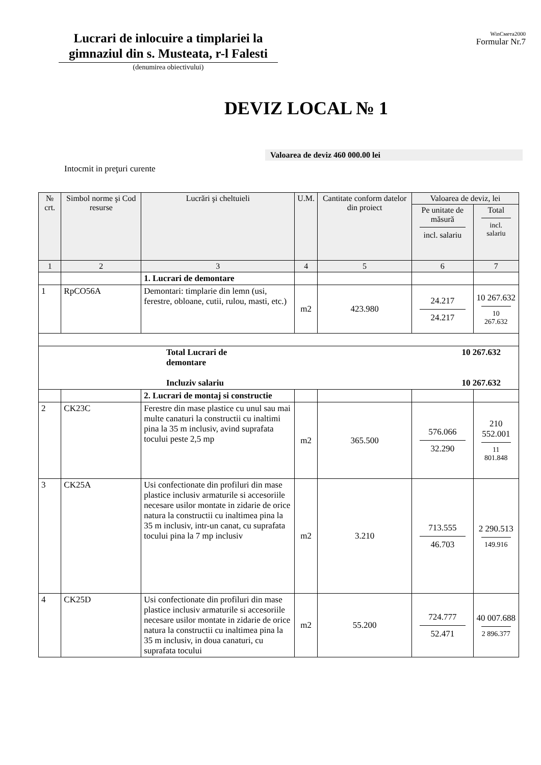Lucrari de inlocuire a timplariei la gimnaziul din s. Musteata, r-l Falesti
(denumirea obiectivului)
WinСмета2000
Formular Nr.7
DEVIZ LOCAL № 1
Valoarea de deviz 460 000.00 lei
Intocmit in preţuri curente
| № crt. | Simbol norme şi Cod resurse | Lucrări şi cheltuieli | U.M. | Cantitate conform datelor din proiect | Valoarea de deviz, lei | |
| --- | --- | --- | --- | --- | --- | --- |
| | | | | | Pe unitate de măsură incl. salariu | Total incl. salariu |
| 1 | 2 | 3 | 4 | 5 | 6 | 7 |
| | | 1. Lucrari de demontare | | | | |
| 1 | RpCO56A | Demontari: timplarie din lemn (usi, ferestre, obloane, cutii, rulou, masti, etc.) | m2 | 423.980 | 24.217 24.217 | 10 267.632 10 267.632 |
| Total Lucrari de demontare Incluziv salariu 10 267.632 10 267.632 | | | | | | |
| | | 2. Lucrari de montaj si constructie | | | | |
| 2 | CK23C | Ferestre din mase plastice cu unul sau mai multe canaturi la constructii cu inaltimi pina la 35 m inclusiv, avind suprafata tocului peste 2,5 mp | m2 | 365.500 | 576.066 32.290 | 210 552.001 11 801.848 |
| 3 | CK25A | Usi confectionate din profiluri din mase plastice inclusiv armaturile si accesoriile necesare usilor montate in zidarie de orice natura la constructii cu inaltimea pina la 35 m inclusiv, intr-un canat, cu suprafata tocului pina la 7 mp inclusiv | m2 | 3.210 | 713.555 46.703 | 2 290.513 149.916 |
| 4 | CK25D | Usi confectionate din profiluri din mase plastice inclusiv armaturile si accesoriile necesare usilor montate in zidarie de orice natura la constructii cu inaltimea pina la 35 m inclusiv, in doua canaturi, cu suprafata tocului | m2 | 55.200 | 724.777 52.471 | 40 007.688 2 896.377 |